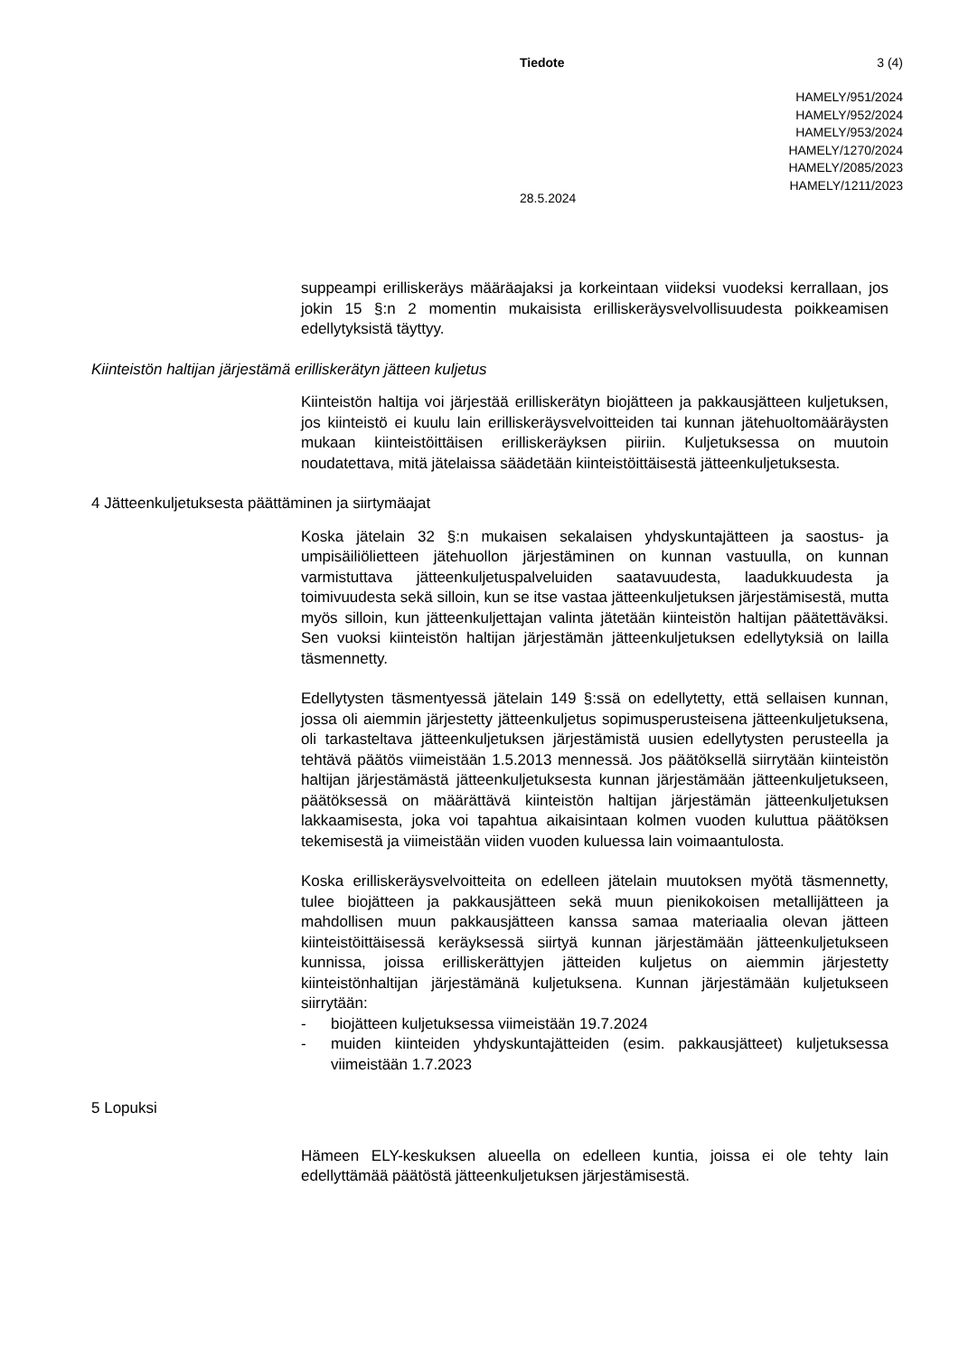Tiedote 3 (4)
HAMELY/951/2024
HAMELY/952/2024
HAMELY/953/2024
HAMELY/1270/2024
HAMELY/2085/2023
HAMELY/1211/2023
28.5.2024
suppeampi erilliskeräys määräajaksi ja korkeintaan viideksi vuodeksi kerrallaan, jos jokin 15 §:n 2 momentin mukaisista erilliskeräysvelvollisuudesta poikkeamisen edellytyksistä täyttyy.
Kiinteistön haltijan järjestämä erilliskerätyn jätteen kuljetus
Kiinteistön haltija voi järjestää erilliskerätyn biojätteen ja pakkausjätteen kuljetuksen, jos kiinteistö ei kuulu lain erilliskeräysvelvoitteiden tai kunnan jätehuoltomääräysten mukaan kiinteistöittäisen erilliskeräyksen piiriin. Kuljetuksessa on muutoin noudatettava, mitä jätelaissa säädetään kiinteistöittäisestä jätteenkuljetuksesta.
4 Jätteenkuljetuksesta päättäminen ja siirtymäajat
Koska jätelain 32 §:n mukaisen sekalaisen yhdyskuntajätteen ja saostus- ja umpisäiliölietteen jätehuollon järjestäminen on kunnan vastuulla, on kunnan varmistuttava jätteenkuljetuspalveluiden saatavuudesta, laadukkuudesta ja toimivuudesta sekä silloin, kun se itse vastaa jätteenkuljetuksen järjestämisestä, mutta myös silloin, kun jätteenkuljettajan valinta jätetään kiinteistön haltijan päätettäväksi. Sen vuoksi kiinteistön haltijan järjestämän jätteenkuljetuksen edellytyksiä on lailla täsmennetty.
Edellytysten täsmentyessä jätelain 149 §:ssä on edellytetty, että sellaisen kunnan, jossa oli aiemmin järjestetty jätteenkuljetus sopimusperusteisena jätteenkuljetuksena, oli tarkasteltava jätteenkuljetuksen järjestämistä uusien edellytysten perusteella ja tehtävä päätös viimeistään 1.5.2013 mennessä. Jos päätöksellä siirrytään kiinteistön haltijan järjestämästä jätteenkuljetuksesta kunnan järjestämään jätteenkuljetukseen, päätöksessä on määrättävä kiinteistön haltijan järjestämän jätteenkuljetuksen lakkaamisesta, joka voi tapahtua aikaisintaan kolmen vuoden kuluttua päätöksen tekemisestä ja viimeistään viiden vuoden kuluessa lain voimaantulosta.
Koska erilliskeräysvelvoitteita on edelleen jätelain muutoksen myötä täsmennetty, tulee biojätteen ja pakkausjätteen sekä muun pienikokoisen metallijätteen ja mahdollisen muun pakkausjätteen kanssa samaa materiaalia olevan jätteen kiinteistöittäisessä keräyksessä siirtyä kunnan järjestämään jätteenkuljetukseen kunnissa, joissa erilliskerättyjen jätteiden kuljetus on aiemmin järjestetty kiinteistönhaltijan järjestämänä kuljetuksena. Kunnan järjestämään kuljetukseen siirrytään:
- biojätteen kuljetuksessa viimeistään 19.7.2024
- muiden kiinteiden yhdyskuntajätteiden (esim. pakkausjätteet) kuljetuksessa viimeistään 1.7.2023
5 Lopuksi
Hämeen ELY-keskuksen alueella on edelleen kuntia, joissa ei ole tehty lain edellyttämää päätöstä jätteenkuljetuksen järjestämisestä.